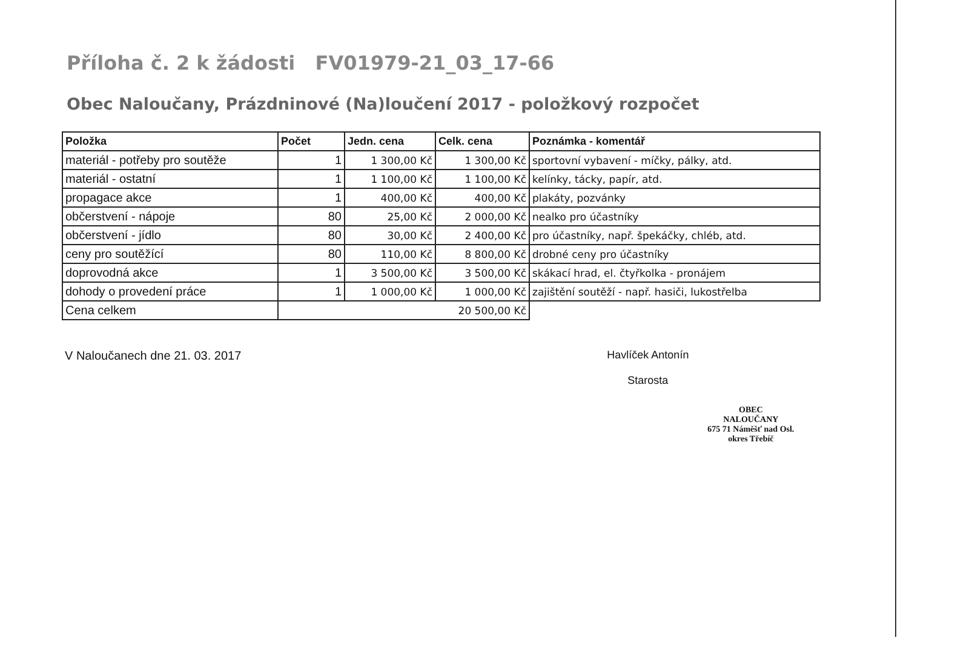Příloha č. 2 k žádosti FV01979-21_03_17-66
Obec Naloučany, Prázdninové (Na)loučení 2017 - položkový rozpočet
| Položka | Počet | Jedn. cena | Celk. cena | Poznámka - komentář |
| --- | --- | --- | --- | --- |
| materiál - potřeby pro soutěže | 1 | 1 300,00 Kč | 1 300,00 Kč | sportovní vybavení - míčky, pálky, atd. |
| materiál - ostatní | 1 | 1 100,00 Kč | 1 100,00 Kč | kelínky, tácky, papír, atd. |
| propagace akce | 1 | 400,00 Kč | 400,00 Kč | plakáty, pozvánky |
| občerstvení - nápoje | 80 | 25,00 Kč | 2 000,00 Kč | nealko pro účastníky |
| občerstvení - jídlo | 80 | 30,00 Kč | 2 400,00 Kč | pro účastníky, např. špekáčky, chléb, atd. |
| ceny pro soutěžící | 80 | 110,00 Kč | 8 800,00 Kč | drobné ceny pro účastníky |
| doprovodná akce | 1 | 3 500,00 Kč | 3 500,00 Kč | skákací hrad, el. čtyřkolka - pronájem |
| dohody o provedení práce | 1 | 1 000,00 Kč | 1 000,00 Kč | zajištění soutěží - např. hasiči, lukostřelba |
| Cena celkem | 20 500,00 Kč | | | |
V Naloučanech dne 21. 03. 2017 Havlíček Antonín
Starosta
OBEC
NALOUČANY
675 71 Náměšť nad Osl.
okres Třebíč